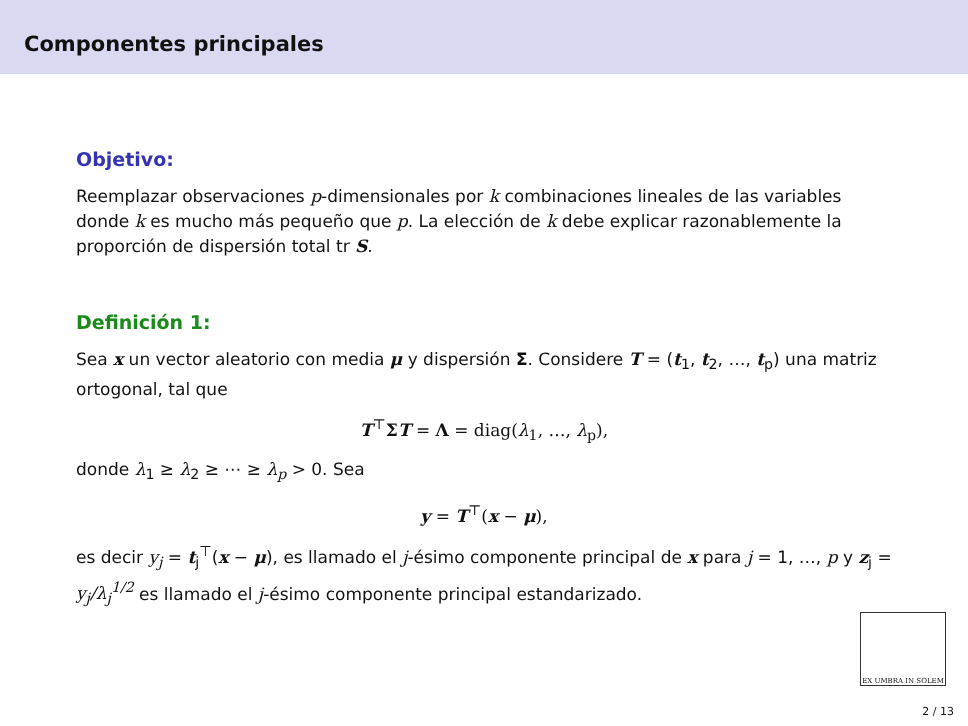Componentes principales
Objetivo:
Reemplazar observaciones p-dimensionales por k combinaciones lineales de las variables donde k es mucho más pequeño que p. La elección de k debe explicar razonablemente la proporción de dispersión total tr S.
Definición 1:
Sea x un vector aleatorio con media μ y dispersión Σ. Considere T = (t<sub>1</sub>, t<sub>2</sub>, …, t<sub>p</sub>) una matriz ortogonal, tal que
T<sup>⊤</sup>ΣT = Λ = diag(λ<sub>1</sub>, …, λ<sub>p</sub>),
donde λ<sub>1</sub> ≥ λ<sub>2</sub> ≥ ⋯ ≥ λ<sub>p</sub> > 0. Sea
y = T<sup>⊤</sup>(x − μ),
es decir y<sub>j</sub> = t<sub>j</sub><sup>⊤</sup>(x − μ), es llamado el j-ésimo componente principal de x para j = 1, …, p y z<sub>j</sub> = y<sub>j</sub>/λ<sub>j</sub><sup>1/2</sup> es llamado el j-ésimo componente principal estandarizado.
EX UMBRA IN SOLEM
2 / 13